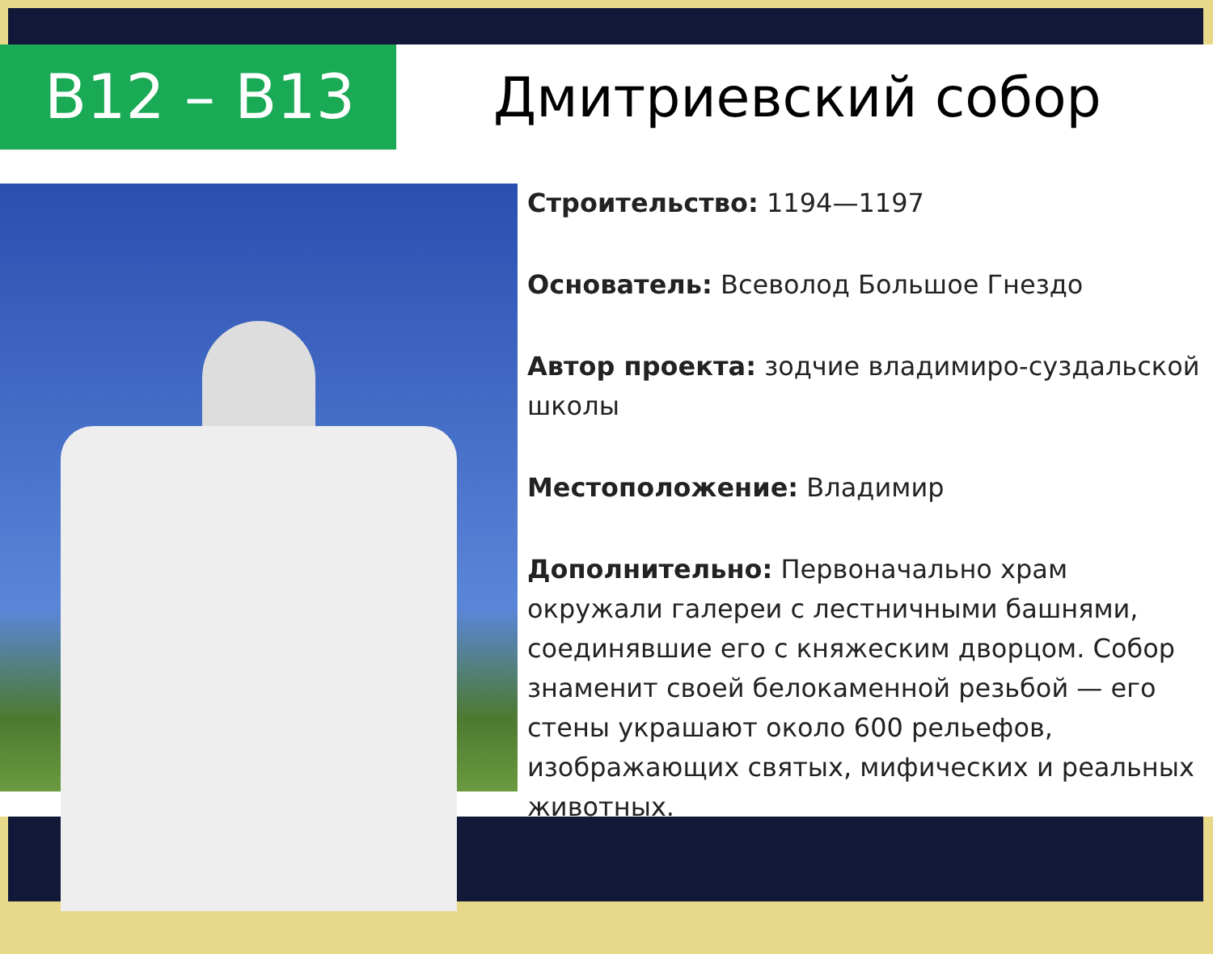В12 – В13
Дмитриевский собор
Строительство: 1194—1197
Основатель: Всеволод Большое Гнездо
Автор проекта: зодчие владимиро-суздальской школы
Местоположение: Владимир
Дополнительно: Первоначально храм окружали галереи с лестничными башнями, соединявшие его с княжеским дворцом. Собор знаменит своей белокаменной резьбой — его стены украшают около 600 рельефов, изображающих святых, мифических и реальных животных.